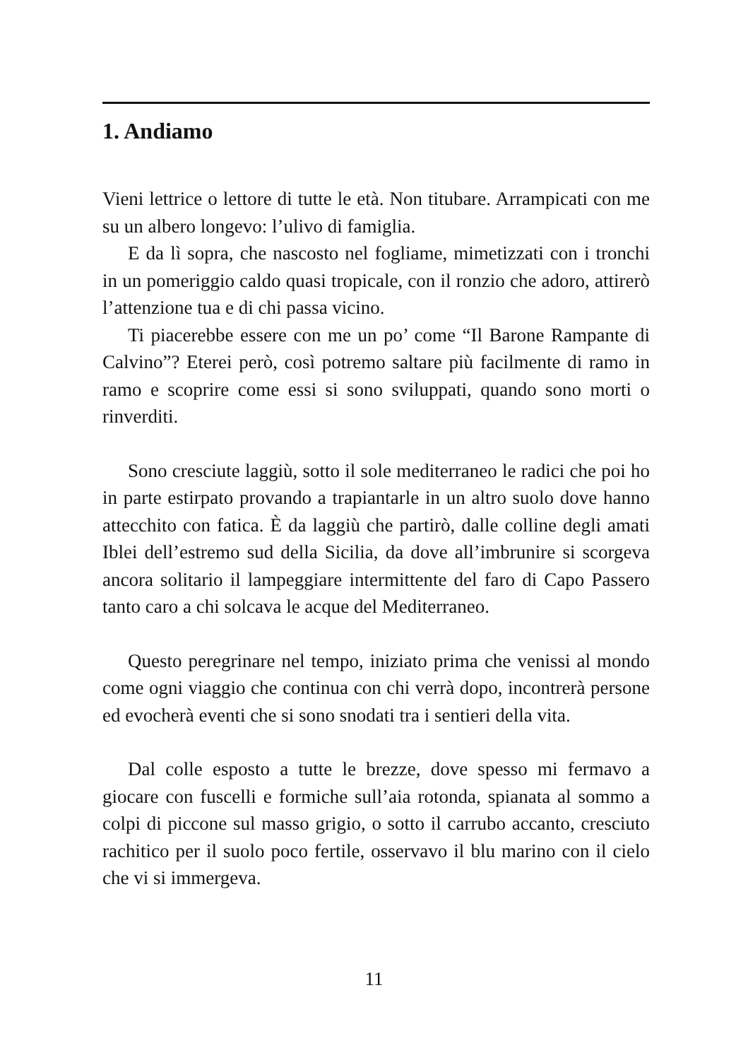1. Andiamo
Vieni lettrice o lettore di tutte le età. Non titubare. Arrampicati con me su un albero longevo: l’ulivo di famiglia.
E da lì sopra, che nascosto nel fogliame, mimetizzati con i tronchi in un pomeriggio caldo quasi tropicale, con il ronzio che adoro, attirerò l’attenzione tua e di chi passa vicino.
Ti piacerebbe essere con me un po’ come “Il Barone Rampante di Calvino”? Eterei però, così potremo saltare più facilmente di ramo in ramo e scoprire come essi si sono sviluppati, quando sono morti o rinverditi.
Sono cresciute laggiù, sotto il sole mediterraneo le radici che poi ho in parte estirpato provando a trapiantarle in un altro suolo dove hanno attecchito con fatica. È da laggiù che partirò, dalle colline degli amati Iblei dell’estremo sud della Sicilia, da dove all’imbrunire si scorgeva ancora solitario il lampeggiare intermittente del faro di Capo Passero tanto caro a chi solcava le acque del Mediterraneo.
Questo peregrinare nel tempo, iniziato prima che venissi al mondo come ogni viaggio che continua con chi verrà dopo, incontrerà persone ed evocherà eventi che si sono snodati tra i sentieri della vita.
Dal colle esposto a tutte le brezze, dove spesso mi fermavo a giocare con fuscelli e formiche sull’aia rotonda, spianata al sommo a colpi di piccone sul masso grigio, o sotto il carrubo accanto, cresciuto rachitico per il suolo poco fertile, osservavo il blu marino con il cielo che vi si immergeva.
11